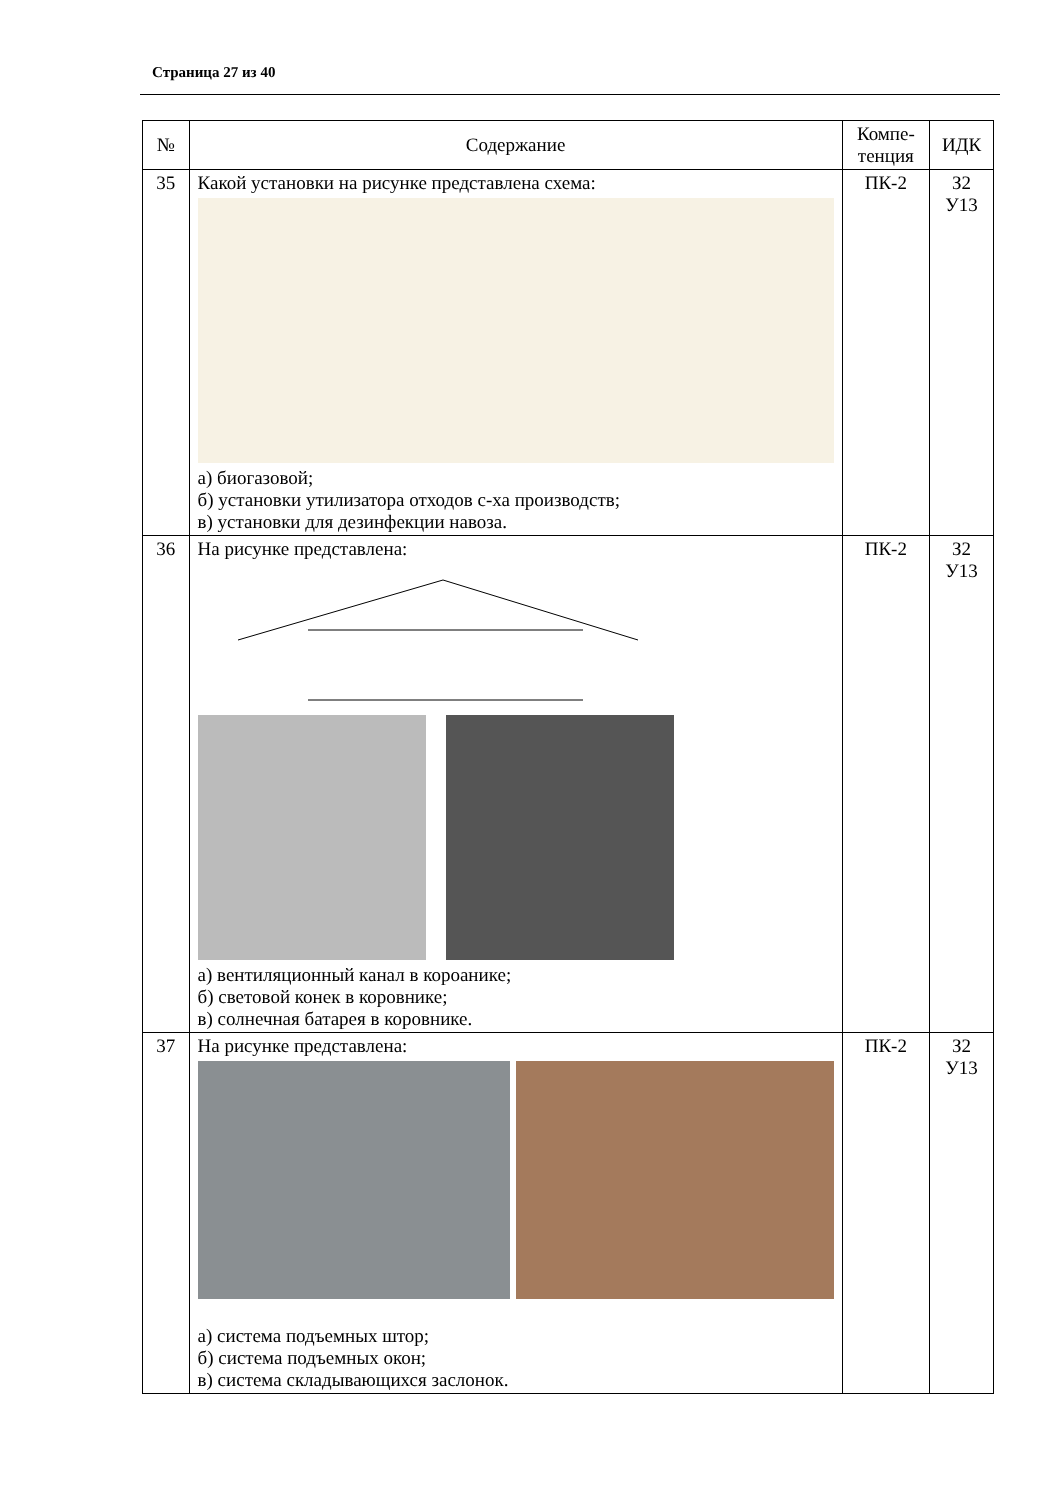Страница 27 из 40
| № | Содержание | Компе- тенция | ИДК |
| --- | --- | --- | --- |
| 35 | Какой установки на рисунке представлена схема: а) биогазовой; б) установки утилизатора отходов с-ха производств; в) установки для дезинфекции навоза. | ПК-2 | З2 У13 |
| 36 | На рисунке представлена: а) вентиляционный канал в короанике; б) световой конек в коровнике; в) солнечная батарея в коровнике. | ПК-2 | З2 У13 |
| 37 | На рисунке представлена: а) система подъемных штор; б) система подъемных окон; в) система складывающихся заслонок. | ПК-2 | З2 У13 |